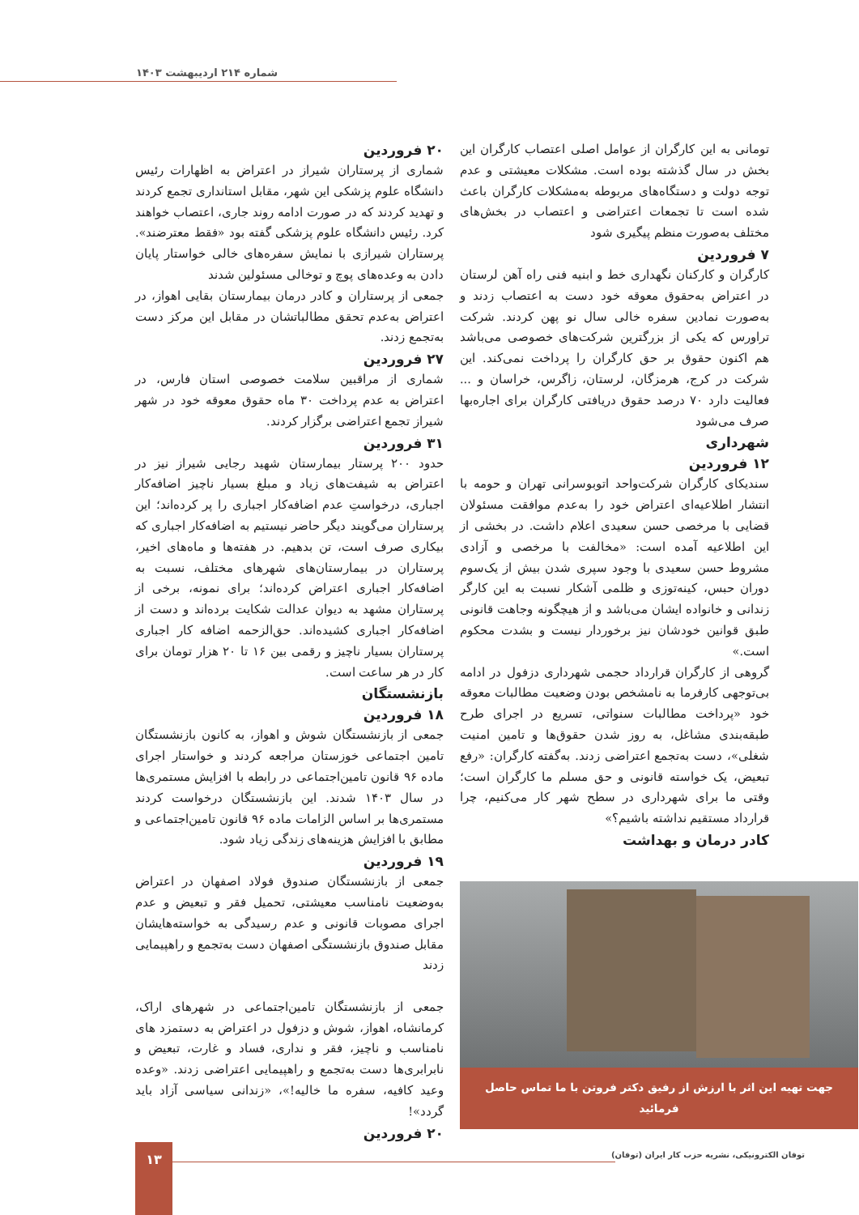شماره ۲۱۴ اردیبهشت ۱۴۰۳
تومانی به این کارگران از عوامل اصلی اعتصاب کارگران این بخش در سال گذشته بوده است. مشکلات معیشتی و عدم توجه دولت و دستگاه‌های مربوطه به‌مشکلات کارگران باعث شده است تا تجمعات اعتراضی و اعتصاب در بخش‌های مختلف به‌صورت منظم پیگیری شود
۷ فروردین
کارگران و کارکنان نگهداری خط و ابنیه فنی راه آهن لرستان در اعتراض به‌حقوق معوقه خود دست به اعتصاب زدند و به‌صورت نمادین سفره خالی سال نو پهن کردند. شرکت تراورس که یکی از بزرگترین شرکت‌های خصوصی می‌باشد هم اکنون حقوق بر حق کارگران را پرداخت نمی‌کند. این شرکت در کرج، هرمزگان، لرستان، زاگرس، خراسان و ... فعالیت دارد ۷۰ درصد حقوق دریافتی کارگران برای اجاره‌بها صرف می‌شود
شهرداری
۱۲ فروردین
سندیکای کارگران شرکت‌واحد اتوبوسرانی تهران و حومه با انتشار اطلاعیه‌ای اعتراض خود را به‌عدم موافقت مسئولان قضایی با مرخصی حسن سعیدی اعلام داشت. در بخشی از این اطلاعیه آمده است: «مخالفت با مرخصی و آزادی مشروط حسن سعیدی با وجود سپری شدن بیش از یک‌سوم دوران حبس، کینه‌توزی و ظلمی آشکار نسبت به این کارگر زندانی و خانواده ایشان می‌باشد و از هیچگونه وجاهت قانونی طبق قوانین خودشان نیز برخوردار نیست و بشدت محکوم است.»
گروهی از کارگران قرارداد حجمی شهرداری دزفول در ادامه بی‌توجهی کارفرما به نامشخص بودن وضعیت مطالبات معوقه خود «پرداخت مطالبات سنواتی، تسریع در اجرای طرح طبقه‌بندی مشاغل، به روز شدن حقوق‌ها و تامین امنیت شغلی»، دست به‌تجمع اعتراضی زدند. به‌گفته کارگران: «رفع تبعیض، یک خواسته قانونی و حق مسلم ما کارگران است؛ وقتی ما برای شهرداری در سطح شهر کار می‌کنیم، چرا قرارداد مستقیم نداشته باشیم؟»
کادر درمان و بهداشت
جهت تهیه این اثر با ارزش از رفیق دکتر فروتن با ما تماس حاصل فرمائید
۲۰ فروردین
شماری از پرستاران شیراز در اعتراض به اظهارات رئیس دانشگاه علوم پزشکی این شهر، مقابل استانداری تجمع کردند و تهدید کردند که در صورت ادامه روند جاری، اعتصاب خواهند کرد. رئیس دانشگاه علوم پزشکی گفته بود «فقط معترضند». پرستاران شیرازی با نمایش سفره‌های خالی خواستار پایان دادن به وعده‌های پوچ و توخالی مسئولین شدند
جمعی از پرستاران و کادر درمان بیمارستان بقایی اهواز، در اعتراض به‌عدم تحقق مطالباتشان در مقابل این مرکز دست به‌تجمع زدند.
۲۷ فروردین
شماری از مراقبین سلامت خصوصی استان فارس، در اعتراض به عدم پرداخت ۳۰ ماه حقوق معوقه خود در شهر شیراز تجمع اعتراضی برگزار کردند.
۳۱ فروردین
حدود ۲۰۰ پرستار بیمارستان شهید رجایی شیراز نیز در اعتراض به شیفت‌های زیاد و مبلغ بسیار ناچیز اضافه‌کار اجباری، درخواستِ عدم اضافه‌کار اجباری را پر کرده‌اند؛ این پرستاران می‌گویند دیگر حاضر نیستیم به اضافه‌کار اجباری که بیکاری صرف است، تن بدهیم. در هفته‌ها و ماه‌های اخیر، پرستاران در بیمارستان‌های شهرهای مختلف، نسبت به اضافه‌کار اجباری اعتراض کرده‌اند؛ برای نمونه، برخی از پرستاران مشهد به دیوان عدالت شکایت برده‌اند و دست از اضافه‌کار اجباری کشیده‌اند. حق‌الزحمه اضافه کار اجباری پرستاران بسیار ناچیز و رقمی بین ۱۶ تا ۲۰ هزار تومان برای کار در هر ساعت است.
بازنشستگان
۱۸ فروردین
جمعی از بازنشستگان شوش و اهواز، به کانون بازنشستگان تامین اجتماعی خوزستان مراجعه کردند و خواستار اجرای ماده ۹۶ قانون تامین‌اجتماعی در رابطه با افزایش مستمری‌ها در سال ۱۴۰۳ شدند. این بازنشستگان درخواست کردند مستمری‌ها بر اساس الزامات ماده ۹۶ قانون تامین‌اجتماعی و مطابق با افزایش هزینه‌های زندگی زیاد شود.
۱۹ فروردین
جمعی از بازنشستگان صندوق فولاد اصفهان در اعتراض به‌وضعیت نامناسب معیشتی، تحمیل فقر و تبعیض و عدم اجرای مصوبات قانونی و عدم رسیدگی به خواسته‌هایشان مقابل صندوق بازنشستگی اصفهان دست به‌تجمع و راهپیمایی زدند
جمعی از بازنشستگان تامین‌اجتماعی در شهرهای اراک، کرمانشاه، اهواز، شوش و دزفول در اعتراض به دستمزد های نامناسب و ناچیز، فقر و نداری، فساد و غارت، تبعیض و نابرابری‌ها دست به‌تجمع و راهپیمایی اعتراضی زدند. «وعده وعید کافیه، سفره ما خالیه!»، «زندانی سیاسی آزاد باید گردد»!
۲۰ فروردین
توفان الکترونیکی، نشریه حزب کار ایران (توفان)
۱۳